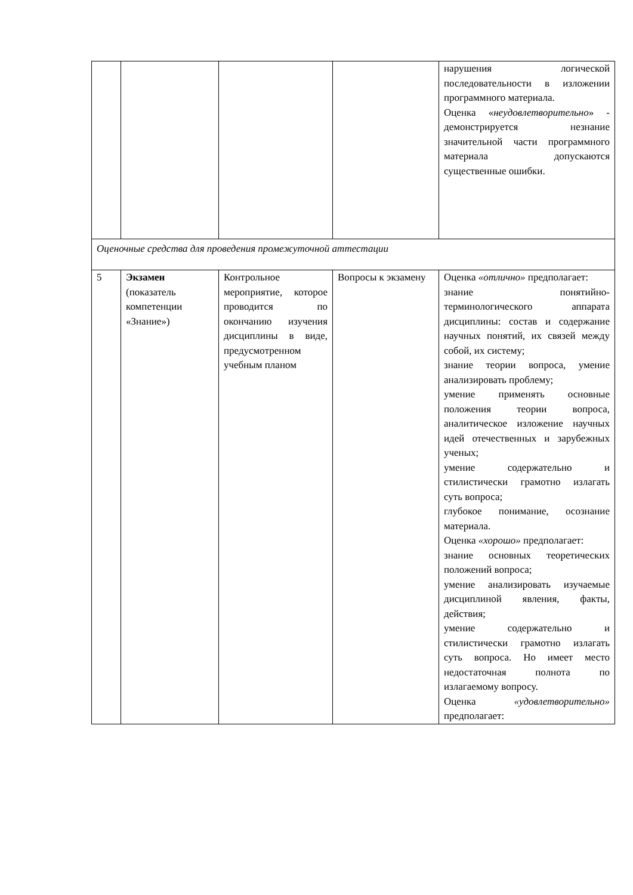| | | | | нарушения логической последовательности в изложении программного материала. Оценка « неудовлетворительно » - демонстрируется незнание значительной части программного материала допускаются существенные ошибки. |
| Оценочные средства для проведения промежуточной аттестации | | | | |
| 5 | Экзамен (показатель компетенции «Знание») | Контрольное мероприятие, которое проводится по окончанию изучения дисциплины в виде, предусмотренном учебным планом | Вопросы к экзамену | Оценка «отлично» предполагает: знание понятийно-терминологического аппарата дисциплины: состав и содержание научных понятий, их связей между собой, их систему; знание теории вопроса, умение анализировать проблему; умение применять основные положения теории вопроса, аналитическое изложение научных идей отечественных и зарубежных ученых; умение содержательно и стилистически грамотно излагать суть вопроса; глубокое понимание, осознание материала. Оценка «хорошо» предполагает: знание основных теоретических положений вопроса; умение анализировать изучаемые дисциплиной явления, факты, действия; умение содержательно и стилистически грамотно излагать суть вопроса. Но имеет место недостаточная полнота по излагаемому вопросу. Оценка «удовлетворительно» предполагает: |